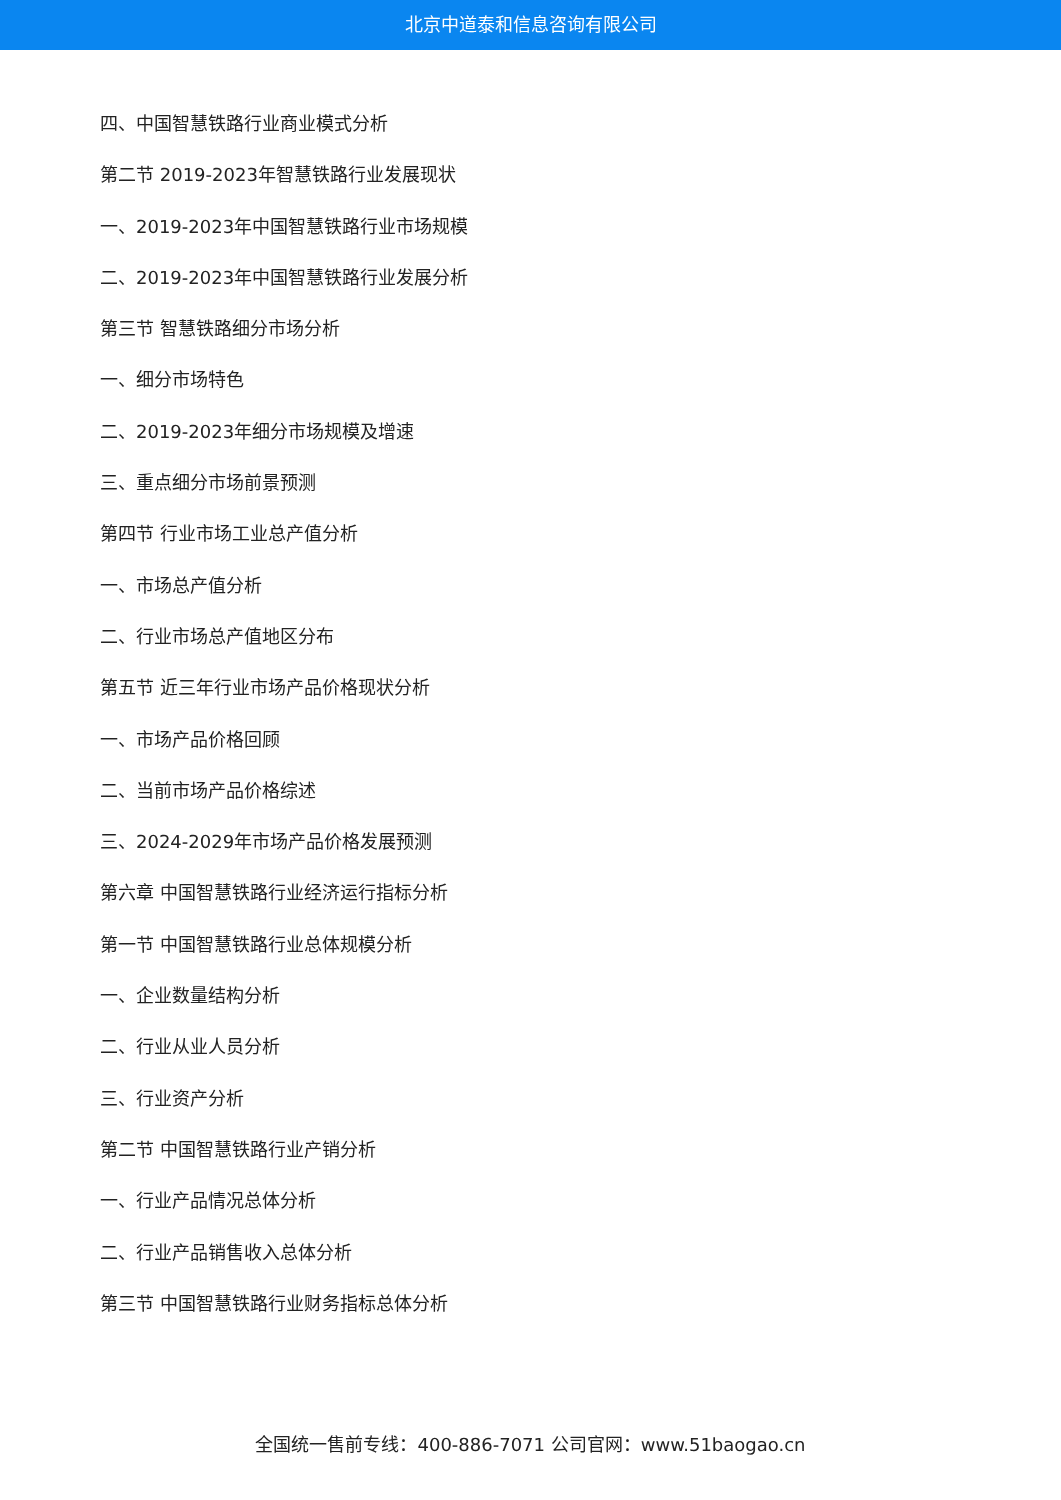北京中道泰和信息咨询有限公司
四、中国智慧铁路行业商业模式分析
第二节 2019-2023年智慧铁路行业发展现状
一、2019-2023年中国智慧铁路行业市场规模
二、2019-2023年中国智慧铁路行业发展分析
第三节 智慧铁路细分市场分析
一、细分市场特色
二、2019-2023年细分市场规模及增速
三、重点细分市场前景预测
第四节 行业市场工业总产值分析
一、市场总产值分析
二、行业市场总产值地区分布
第五节 近三年行业市场产品价格现状分析
一、市场产品价格回顾
二、当前市场产品价格综述
三、2024-2029年市场产品价格发展预测
第六章 中国智慧铁路行业经济运行指标分析
第一节 中国智慧铁路行业总体规模分析
一、企业数量结构分析
二、行业从业人员分析
三、行业资产分析
第二节 中国智慧铁路行业产销分析
一、行业产品情况总体分析
二、行业产品销售收入总体分析
第三节 中国智慧铁路行业财务指标总体分析
全国统一售前专线：400-886-7071 公司官网：www.51baogao.cn